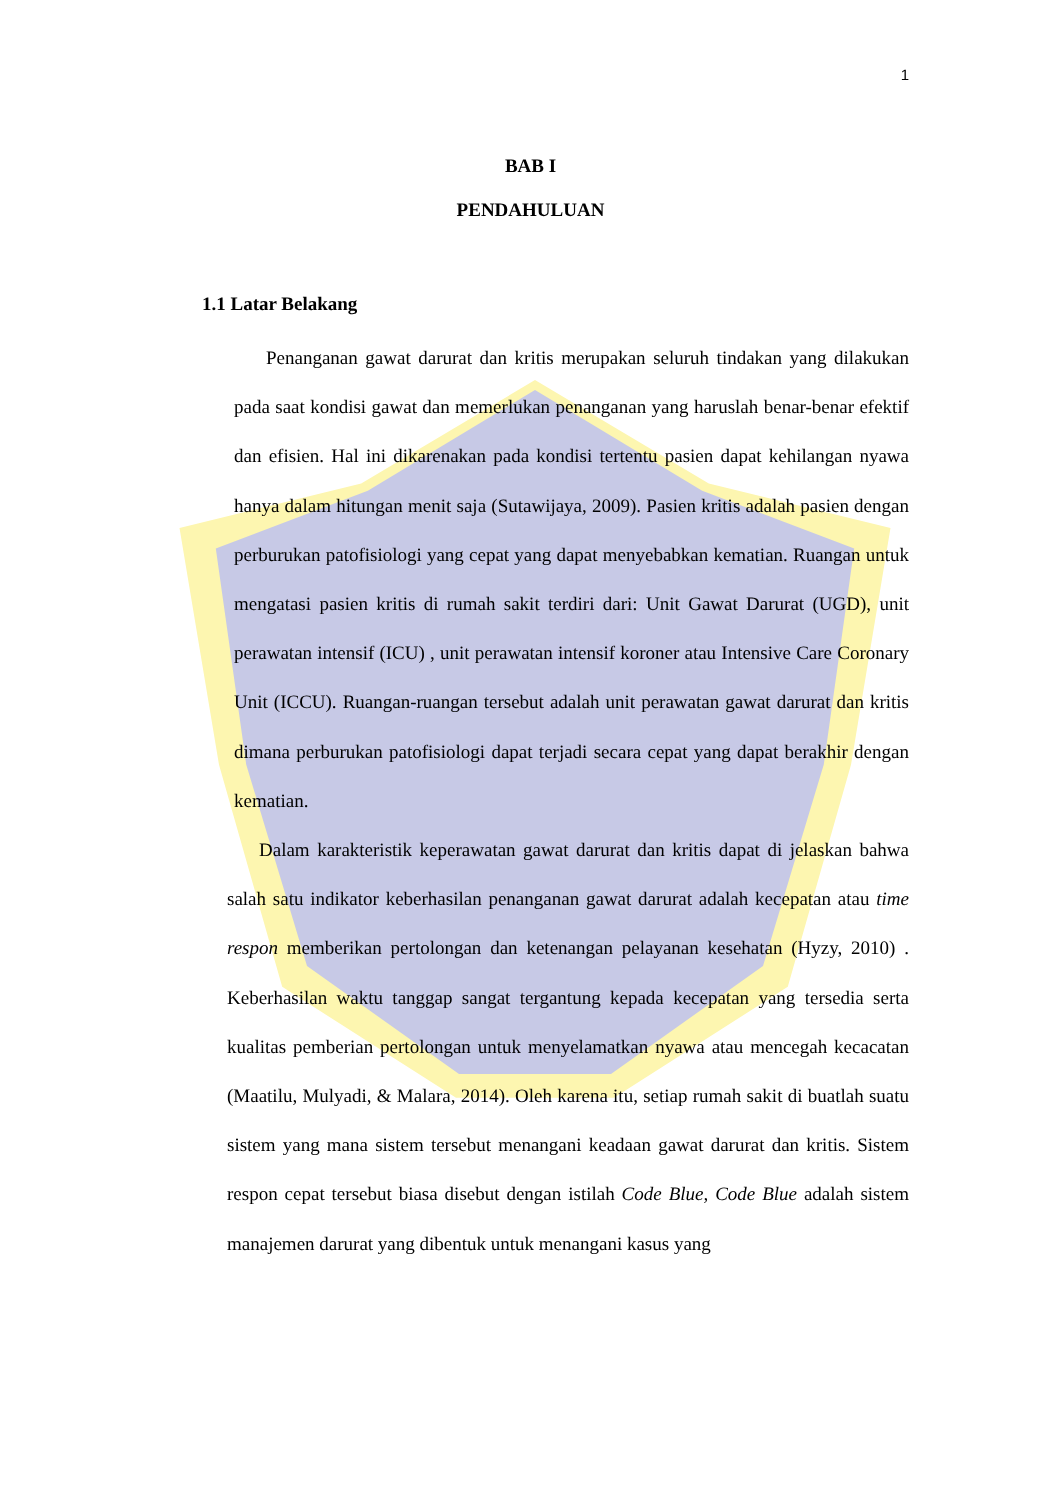1
BAB I
PENDAHULUAN
1.1 Latar Belakang
Penanganan gawat darurat dan kritis merupakan seluruh tindakan yang dilakukan pada saat kondisi gawat dan memerlukan penanganan yang haruslah benar-benar efektif dan efisien. Hal ini dikarenakan pada kondisi tertentu pasien dapat kehilangan nyawa hanya dalam hitungan menit saja (Sutawijaya, 2009). Pasien kritis adalah pasien dengan perburukan patofisiologi yang cepat yang dapat menyebabkan kematian. Ruangan untuk mengatasi pasien kritis di rumah sakit terdiri dari: Unit Gawat Darurat (UGD), unit perawatan intensif (ICU) , unit perawatan intensif koroner atau Intensive Care Coronary Unit (ICCU). Ruangan-ruangan tersebut adalah unit perawatan gawat darurat dan kritis dimana perburukan patofisiologi dapat terjadi secara cepat yang dapat berakhir dengan kematian.
Dalam karakteristik keperawatan gawat darurat dan kritis dapat di jelaskan bahwa salah satu indikator keberhasilan penanganan gawat darurat adalah kecepatan atau time respon memberikan pertolongan dan ketenangan pelayanan kesehatan (Hyzy, 2010) . Keberhasilan waktu tanggap sangat tergantung kepada kecepatan yang tersedia serta kualitas pemberian pertolongan untuk menyelamatkan nyawa atau mencegah kecacatan (Maatilu, Mulyadi, & Malara, 2014). Oleh karena itu, setiap rumah sakit di buatlah suatu sistem yang mana sistem tersebut menangani keadaan gawat darurat dan kritis. Sistem respon cepat tersebut biasa disebut dengan istilah Code Blue, Code Blue adalah sistem manajemen darurat yang dibentuk untuk menangani kasus yang